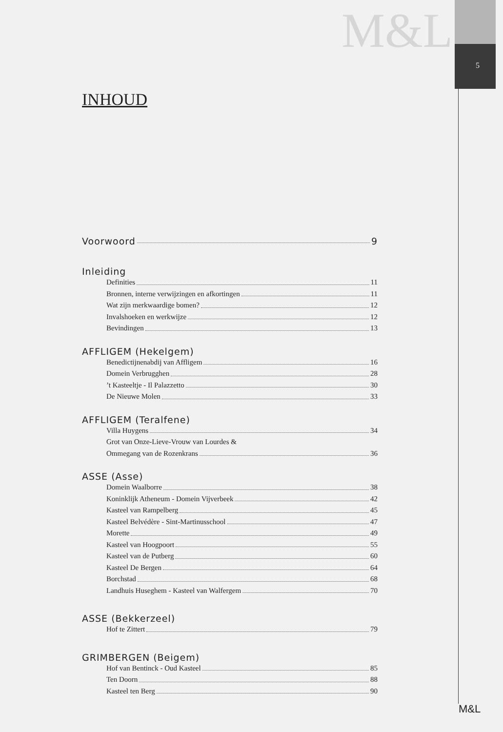M&L
5
INHOUD
Voorwoord 9
Inleiding
Definities 11
Bronnen, interne verwijzingen en afkortingen 11
Wat zijn merkwaardige bomen? 12
Invalshoeken en werkwijze 12
Bevindingen 13
AFFLIGEM (Hekelgem)
Benedictijnenabdij van Affligem 16
Domein Verbrugghen 28
’t Kasteeltje - Il Palazzetto 30
De Nieuwe Molen 33
AFFLIGEM (Teralfene)
Villa Huygens 34
Grot van Onze-Lieve-Vrouw van Lourdes &
Ommegang van de Rozenkrans 36
ASSE (Asse)
Domein Waalborre 38
Koninklijk Atheneum - Domein Vijverbeek 42
Kasteel van Rampelberg 45
Kasteel Belvédère - Sint-Martinusschool 47
Morette 49
Kasteel van Hoogpoort 55
Kasteel van de Putberg 60
Kasteel De Bergen 64
Borchstad 68
Landhuis Huseghem - Kasteel van Walfergem 70
ASSE (Bekkerzeel)
Hof te Zittert 79
GRIMBERGEN (Beigem)
Hof van Bentinck - Oud Kasteel 85
Ten Doorn 88
Kasteel ten Berg 90
M&L